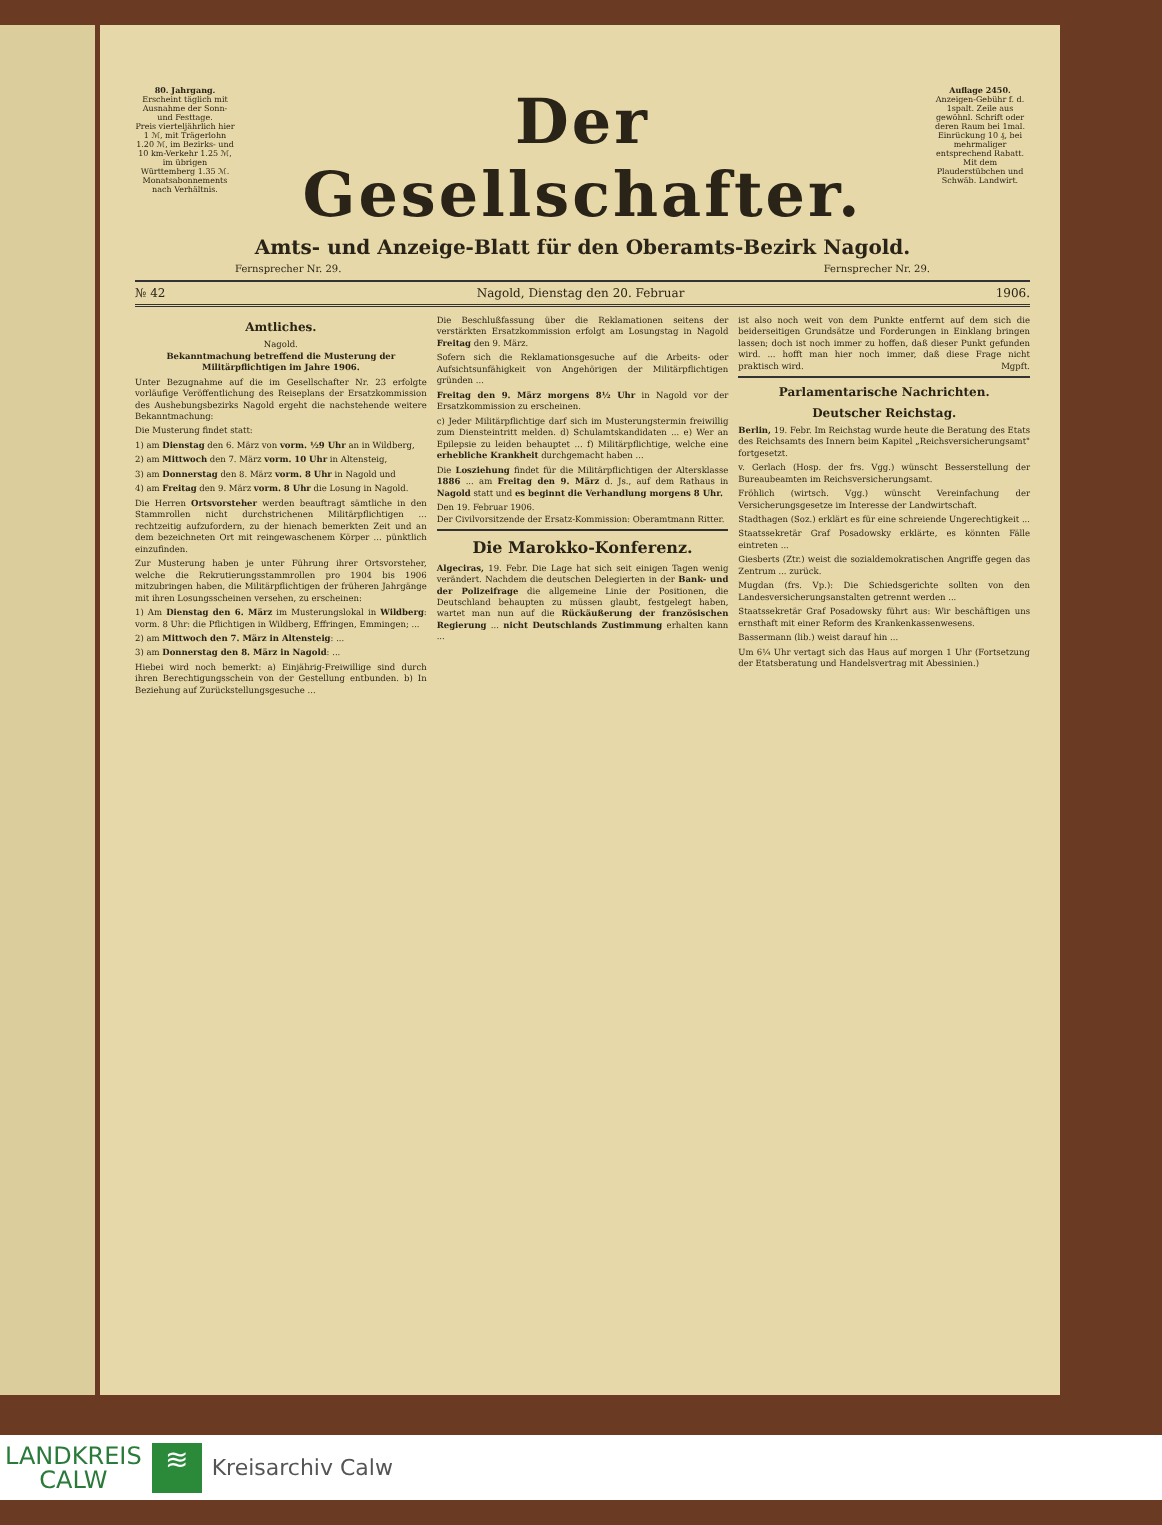80. Jahrgang.
Erscheint täglich mit Ausnahme der Sonn- und Festtage.
Preis vierteljährlich hier 1 ℳ, mit Trägerlohn 1.20 ℳ, im Bezirks- und 10 km-Verkehr 1.25 ℳ, im übrigen Württemberg 1.35 ℳ. Monatsabonnements nach Verhältnis.
Der Gesellschafter.
Amts- und Anzeige-Blatt für den Oberamts-Bezirk Nagold.
Fernsprecher Nr. 29. Fernsprecher Nr. 29.
Auflage 2450.
Anzeigen-Gebühr f. d. 1spalt. Zeile aus gewöhnl. Schrift oder deren Raum bei 1mal. Einrückung 10 ₰, bei mehrmaliger entsprechend Rabatt.
Mit dem Plauderstübchen und Schwäb. Landwirt.
№ 42 Nagold, Dienstag den 20. Februar 1906.
Amtliches.
Nagold.
Bekanntmachung betreffend die Musterung der Militärpflichtigen im Jahre 1906.
Unter Bezugnahme auf die im Gesellschafter Nr. 23 erfolgte vorläufige Veröffentlichung des Reiseplans der Ersatzkommission des Aushebungsbezirks Nagold ergeht die nachstehende weitere Bekanntmachung:
Die Musterung findet statt:
1) am Dienstag den 6. März von vorm. ½9 Uhr an in Wildberg,
2) am Mittwoch den 7. März vorm. 10 Uhr in Altensteig,
3) am Donnerstag den 8. März vorm. 8 Uhr in Nagold und
4) am Freitag den 9. März vorm. 8 Uhr die Losung in Nagold.
Die Herren Ortsvorsteher werden beauftragt sämtliche in den Stammrollen nicht durchstrichenen Militärpflichtigen ... rechtzeitig aufzufordern, zu der hienach bemerkten Zeit und an dem bezeichneten Ort mit reingewaschenem Körper ... pünktlich einzufinden.
Zur Musterung haben je unter Führung ihrer Ortsvorsteher, welche die Rekrutierungsstammrollen pro 1904 bis 1906 mitzubringen haben, die Militärpflichtigen der früheren Jahrgänge mit ihren Losungsscheinen versehen, zu erscheinen:
1) Am Dienstag den 6. März im Musterungslokal in Wildberg: vorm. 8 Uhr: die Pflichtigen in Wildberg, Effringen, Emmingen; ...
2) am Mittwoch den 7. März in Altensteig: ...
3) am Donnerstag den 8. März in Nagold: ...
Hiebei wird noch bemerkt: a) Einjährig-Freiwillige sind durch ihren Berechtigungsschein von der Gestellung entbunden. b) In Beziehung auf Zurückstellungsgesuche ...
Die Beschlußfassung über die Reklamationen seitens der verstärkten Ersatzkommission erfolgt am Losungstag in Nagold Freitag den 9. März.
Sofern sich die Reklamationsgesuche auf die Arbeits- oder Aufsichtsunfähigkeit von Angehörigen der Militärpflichtigen gründen ...
Freitag den 9. März morgens 8½ Uhr in Nagold vor der Ersatzkommission zu erscheinen.
c) Jeder Militärpflichtige darf sich im Musterungstermin freiwillig zum Diensteintritt melden. d) Schulamtskandidaten ... e) Wer an Epilepsie zu leiden behauptet ... f) Militärpflichtige, welche eine erhebliche Krankheit durchgemacht haben ...
Die Losziehung findet für die Militärpflichtigen der Altersklasse 1886 ... am Freitag den 9. März d. Js., auf dem Rathaus in Nagold statt und es beginnt die Verhandlung morgens 8 Uhr.
Den 19. Februar 1906.
Der Civilvorsitzende der Ersatz-Kommission: Oberamtmann Ritter.
Die Marokko-Konferenz.
Algeciras, 19. Febr. Die Lage hat sich seit einigen Tagen wenig verändert. Nachdem die deutschen Delegierten in der Bank- und der Polizeifrage die allgemeine Linie der Positionen, die Deutschland behaupten zu müssen glaubt, festgelegt haben, wartet man nun auf die Rückäußerung der französischen Regierung ... nicht Deutschlands Zustimmung erhalten kann ...
ist also noch weit von dem Punkte entfernt auf dem sich die beiderseitigen Grundsätze und Forderungen in Einklang bringen lassen; doch ist noch immer zu hoffen, daß dieser Punkt gefunden wird. ... hofft man hier noch immer, daß diese Frage nicht praktisch wird. Mgpft.
Parlamentarische Nachrichten.
Deutscher Reichstag.
Berlin, 19. Febr. Im Reichstag wurde heute die Beratung des Etats des Reichsamts des Innern beim Kapitel „Reichsversicherungsamt" fortgesetzt.
v. Gerlach (Hosp. der frs. Vgg.) wünscht Besserstellung der Bureaubeamten im Reichsversicherungsamt.
Fröhlich (wirtsch. Vgg.) wünscht Vereinfachung der Versicherungsgesetze im Interesse der Landwirtschaft.
Stadthagen (Soz.) erklärt es für eine schreiende Ungerechtigkeit ...
Staatssekretär Graf Posadowsky erklärte, es könnten Fälle eintreten ...
Giesberts (Ztr.) weist die sozialdemokratischen Angriffe gegen das Zentrum ... zurück.
Mugdan (frs. Vp.): Die Schiedsgerichte sollten von den Landesversicherungsanstalten getrennt werden ...
Staatssekretär Graf Posadowsky führt aus: Wir beschäftigen uns ernsthaft mit einer Reform des Krankenkassenwesens.
Bassermann (lib.) weist darauf hin ...
Um 6¼ Uhr vertagt sich das Haus auf morgen 1 Uhr (Fortsetzung der Etatsberatung und Handelsvertrag mit Abessinien.)
LANDKREIS
CALW
≋
Kreisarchiv Calw